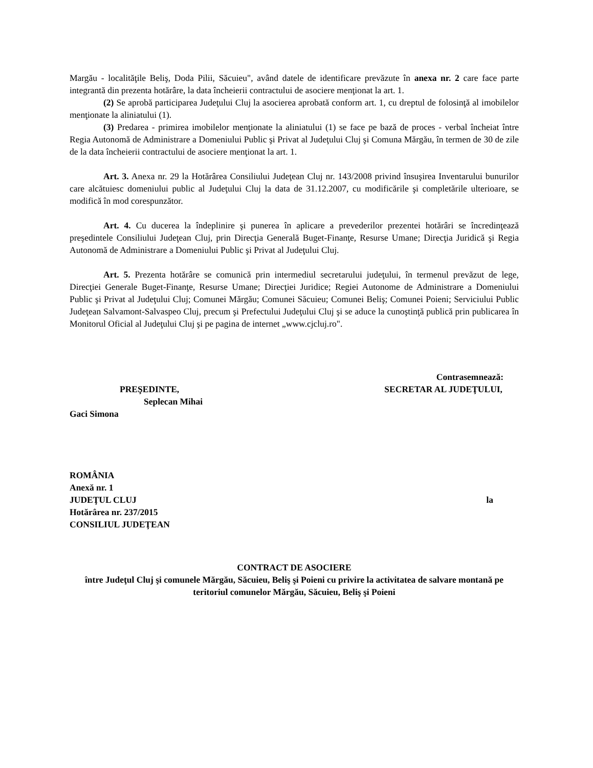Margău - localităţile Beliş, Doda Pilii, Săcuieu", având datele de identificare prevăzute în anexa nr. 2 care face parte integrantă din prezenta hotărâre, la data încheierii contractului de asociere menţionat la art. 1.
(2) Se aprobă participarea Judeţului Cluj la asocierea aprobată conform art. 1, cu dreptul de folosinţă al imobilelor menţionate la aliniatului (1).
(3) Predarea - primirea imobilelor menţionate la aliniatului (1) se face pe bază de proces - verbal încheiat între Regia Autonomă de Administrare a Domeniului Public şi Privat al Judeţului Cluj şi Comuna Mărgău, în termen de 30 de zile de la data încheierii contractului de asociere menţionat la art. 1.
Art. 3. Anexa nr. 29 la Hotărârea Consiliului Judeţean Cluj nr. 143/2008 privind însuşirea Inventarului bunurilor care alcătuiesc domeniului public al Judeţului Cluj la data de 31.12.2007, cu modificările şi completările ulterioare, se modifică în mod corespunzător.
Art. 4. Cu ducerea la îndeplinire şi punerea în aplicare a prevederilor prezentei hotărâri se încredinţează preşedintele Consiliului Judeţean Cluj, prin Direcţia Generală Buget-Finanţe, Resurse Umane; Direcţia Juridică şi Regia Autonomă de Administrare a Domeniului Public şi Privat al Judeţului Cluj.
Art. 5. Prezenta hotărâre se comunică prin intermediul secretarului judeţului, în termenul prevăzut de lege, Direcţiei Generale Buget-Finanţe, Resurse Umane; Direcţiei Juridice; Regiei Autonome de Administrare a Domeniului Public şi Privat al Judeţului Cluj; Comunei Mărgău; Comunei Săcuieu; Comunei Beliş; Comunei Poieni; Serviciului Public Judeţean Salvamont-Salvaspeo Cluj, precum şi Prefectului Judeţului Cluj şi se aduce la cunoştinţă publică prin publicarea în Monitorul Oficial al Judeţului Cluj şi pe pagina de internet „www.cjcluj.ro".
Contrasemnează:
PREŞEDINTE, SECRETAR AL JUDEŢULUI,
Seplecan Mihai
Gaci Simona
ROMÂNIA
Anexă nr. 1
JUDEŢUL CLUJ la
Hotărârea nr. 237/2015
CONSILIUL JUDEŢEAN
CONTRACT DE ASOCIERE
între Judeţul Cluj şi comunele Mărgău, Săcuieu, Beliş şi Poieni cu privire la activitatea de salvare montană pe teritoriul comunelor Mărgău, Săcuieu, Beliş şi Poieni